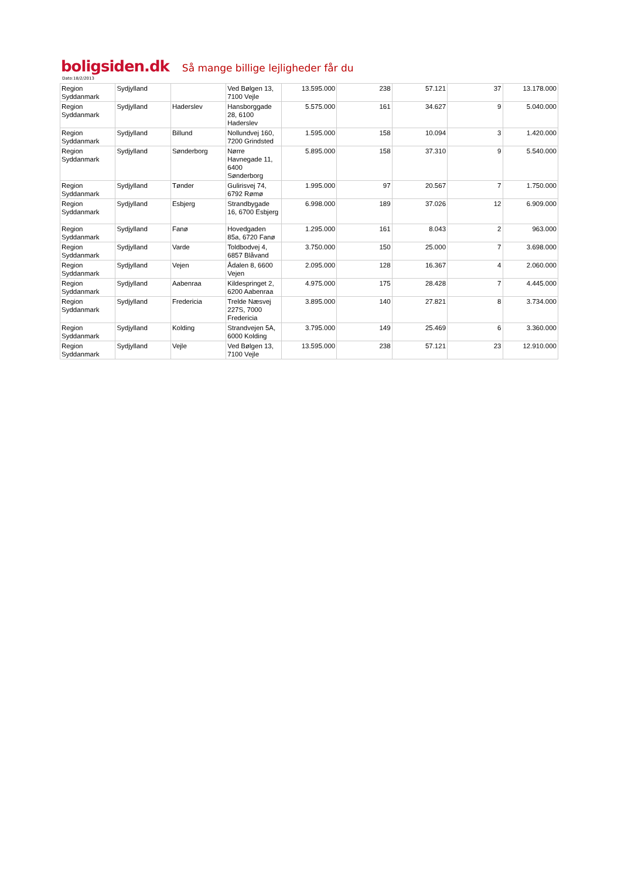boligsiden.dk Så mange billige lejligheder får du
Dato:18/2/2013
| Region Syddanmark | Sydjylland | | Ved Bølgen 13, 7100 Vejle | 13.595.000 | 238 | 57.121 | 37 | 13.178.000 |
| Region Syddanmark | Sydjylland | Haderslev | Hansborggade 28, 6100 Haderslev | 5.575.000 | 161 | 34.627 | 9 | 5.040.000 |
| Region Syddanmark | Sydjylland | Billund | Nollundvej 160, 7200 Grindsted | 1.595.000 | 158 | 10.094 | 3 | 1.420.000 |
| Region Syddanmark | Sydjylland | Sønderborg | Nørre Havnegade 11, 6400 Sønderborg | 5.895.000 | 158 | 37.310 | 9 | 5.540.000 |
| Region Syddanmark | Sydjylland | Tønder | Gulirisvej 74, 6792 Rømø | 1.995.000 | 97 | 20.567 | 7 | 1.750.000 |
| Region Syddanmark | Sydjylland | Esbjerg | Strandbygade 16, 6700 Esbjerg | 6.998.000 | 189 | 37.026 | 12 | 6.909.000 |
| Region Syddanmark | Sydjylland | Fanø | Hovedgaden 85a, 6720 Fanø | 1.295.000 | 161 | 8.043 | 2 | 963.000 |
| Region Syddanmark | Sydjylland | Varde | Toldbodvej 4, 6857 Blåvand | 3.750.000 | 150 | 25.000 | 7 | 3.698.000 |
| Region Syddanmark | Sydjylland | Vejen | Ådalen 8, 6600 Vejen | 2.095.000 | 128 | 16.367 | 4 | 2.060.000 |
| Region Syddanmark | Sydjylland | Aabenraa | Kildespringet 2, 6200 Aabenraa | 4.975.000 | 175 | 28.428 | 7 | 4.445.000 |
| Region Syddanmark | Sydjylland | Fredericia | Trelde Næsvej 227S, 7000 Fredericia | 3.895.000 | 140 | 27.821 | 8 | 3.734.000 |
| Region Syddanmark | Sydjylland | Kolding | Strandvejen 5A, 6000 Kolding | 3.795.000 | 149 | 25.469 | 6 | 3.360.000 |
| Region Syddanmark | Sydjylland | Vejle | Ved Bølgen 13, 7100 Vejle | 13.595.000 | 238 | 57.121 | 23 | 12.910.000 |